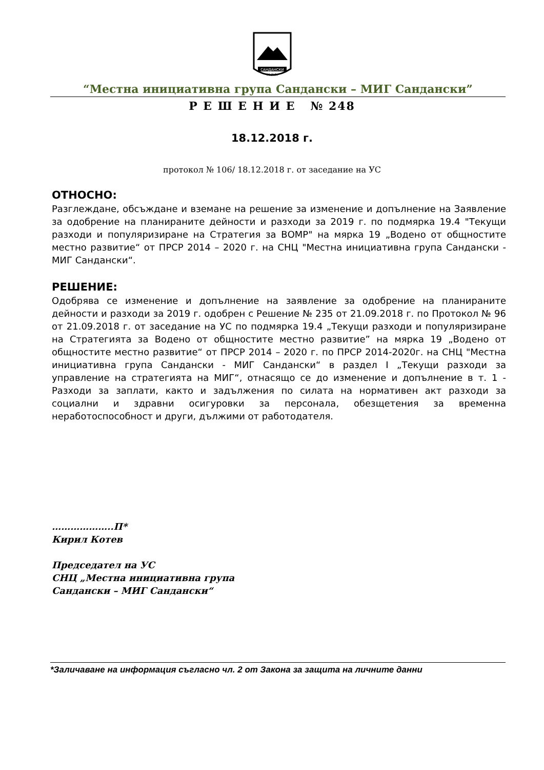САНДАНСКИ
М.И.Г.
“Местна инициативна група Сандански – МИГ Сандански”
Р Е Ш Е Н И Е № 248
18.12.2018 г.
протокол № 106/ 18.12.2018 г. от заседание на УС
ОТНОСНО:
Разглеждане, обсъждане и вземане на решение за изменение и допълнение на Заявление за одобрение на планираните дейности и разходи за 2019 г. по подмярка 19.4 "Текущи разходи и популяризиране на Стратегия за ВОМР" на мярка 19 „Водено от общностите местно развитие“ от ПРСР 2014 – 2020 г. на СНЦ "Местна инициативна група Сандански - МИГ Сандански“.
РЕШЕНИЕ:
Одобрява се изменение и допълнение на заявление за одобрение на планираните дейности и разходи за 2019 г. одобрен с Решение № 235 от 21.09.2018 г. по Протокол № 96 от 21.09.2018 г. от заседание на УС по подмярка 19.4 „Текущи разходи и популяризиране на Стратегията за Водено от общностите местно развитие” на мярка 19 „Водено от общностите местно развитие“ от ПРСР 2014 – 2020 г. по ПРСР 2014-2020г. на СНЦ "Местна инициативна група Сандански - МИГ Сандански“ в раздел I „Текущи разходи за управление на стратегията на МИГ“, отнасящо се до изменение и допълнение в т. 1 - Разходи за заплати, както и задължения по силата на нормативен акт разходи за социални и здравни осигуровки за персонала, обезщетения за временна неработоспособност и други, дължими от работодателя.
………………..П*
Кирил Котев
Председател на УС
СНЦ „Местна инициативна група
Сандански – МИГ Сандански“
*Заличаване на информация съгласно чл. 2 от Закона за защита на личните данни